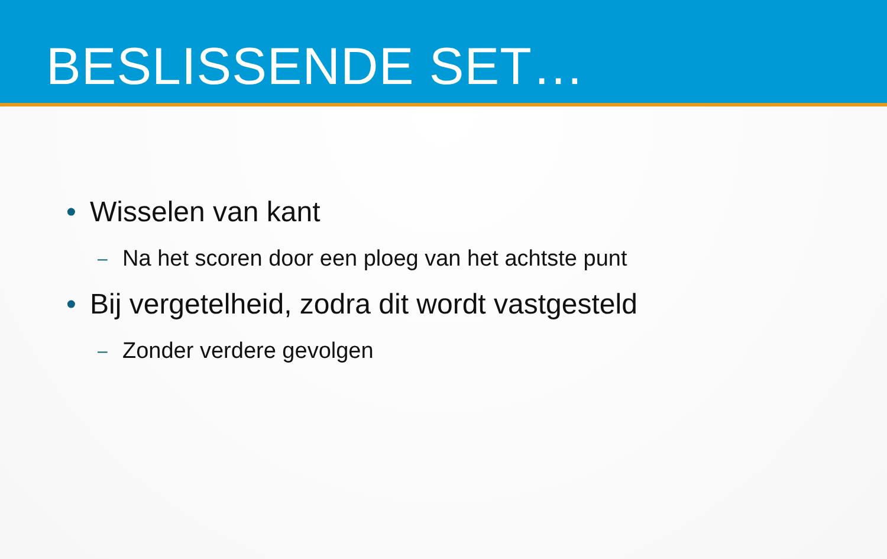BESLISSENDE SET…
• Wisselen van kant
– Na het scoren door een ploeg van het achtste punt
• Bij vergetelheid, zodra dit wordt vastgesteld
– Zonder verdere gevolgen